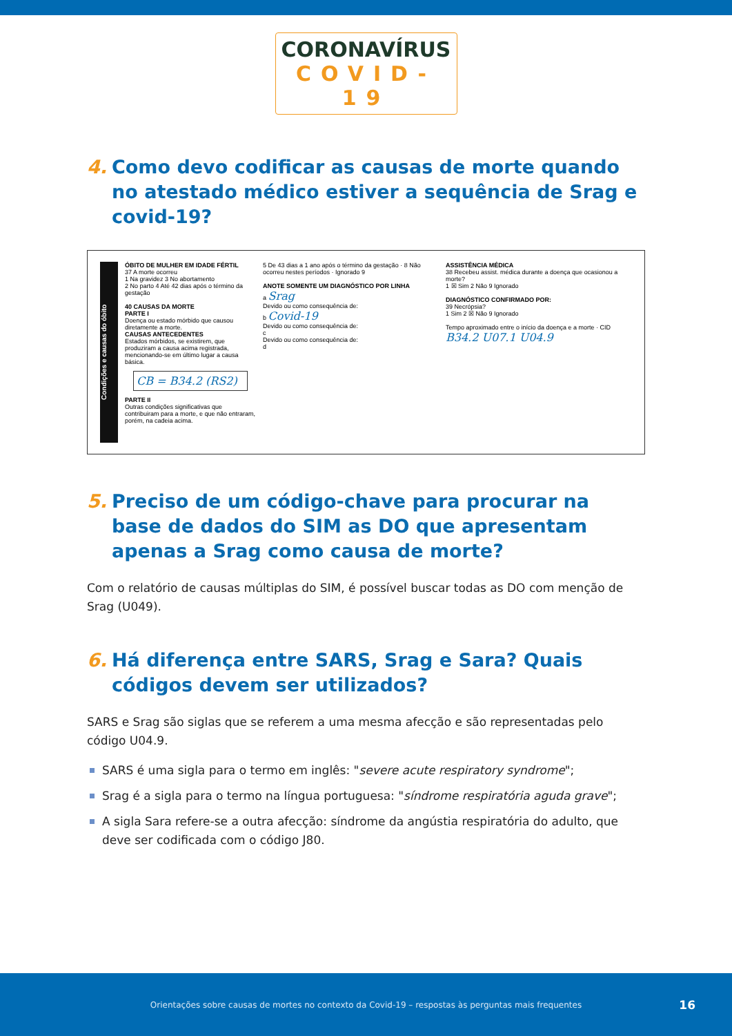CORONAVÍRUS
COVID-19
4. Como devo codificar as causas de morte quando no atestado médico estiver a sequência de Srag e covid-19?
Condições e causas do óbito
ÓBITO DE MULHER EM IDADE FÉRTIL
37 A morte ocorreu
1 Na gravidez 3 No abortamento
2 No parto 4 Até 42 dias após o término da gestação
40 CAUSAS DA MORTE
PARTE I
Doença ou estado mórbido que causou diretamente a morte.
CAUSAS ANTECEDENTES
Estados mórbidos, se existirem, que produziram a causa acima registrada, mencionando-se em último lugar a causa básica.
CB = B34.2 (RS2)
PARTE II
Outras condições significativas que contribuiram para a morte, e que não entraram, porém, na cadeia acima.
5 De 43 dias a 1 ano após o término da gestação · 8 Não ocorreu nestes períodos · Ignorado 9
ANOTE SOMENTE UM DIAGNÓSTICO POR LINHA
a Srag
Devido ou como consequência de:
b Covid-19
Devido ou como consequência de:
c
Devido ou como consequência de:
d
ASSISTÊNCIA MÉDICA
38 Recebeu assist. médica durante a doença que ocasionou a morte?
1 ☒ Sim 2 Não 9 Ignorado
DIAGNÓSTICO CONFIRMADO POR:
39 Necrópsia?
1 Sim 2 ☒ Não 9 Ignorado
Tempo aproximado entre o início da doença e a morte · CID
B34.2 U07.1 U04.9
5. Preciso de um código-chave para procurar na base de dados do SIM as DO que apresentam apenas a Srag como causa de morte?
Com o relatório de causas múltiplas do SIM, é possível buscar todas as DO com menção de Srag (U049).
6. Há diferença entre SARS, Srag e Sara? Quais códigos devem ser utilizados?
SARS e Srag são siglas que se referem a uma mesma afecção e são representadas pelo código U04.9.
SARS é uma sigla para o termo em inglês: "severe acute respiratory syndrome";
Srag é a sigla para o termo na língua portuguesa: "síndrome respiratória aguda grave";
A sigla Sara refere-se a outra afecção: síndrome da angústia respiratória do adulto, que deve ser codificada com o código J80.
Orientações sobre causas de mortes no contexto da Covid-19 – respostas às perguntas mais frequentes 16